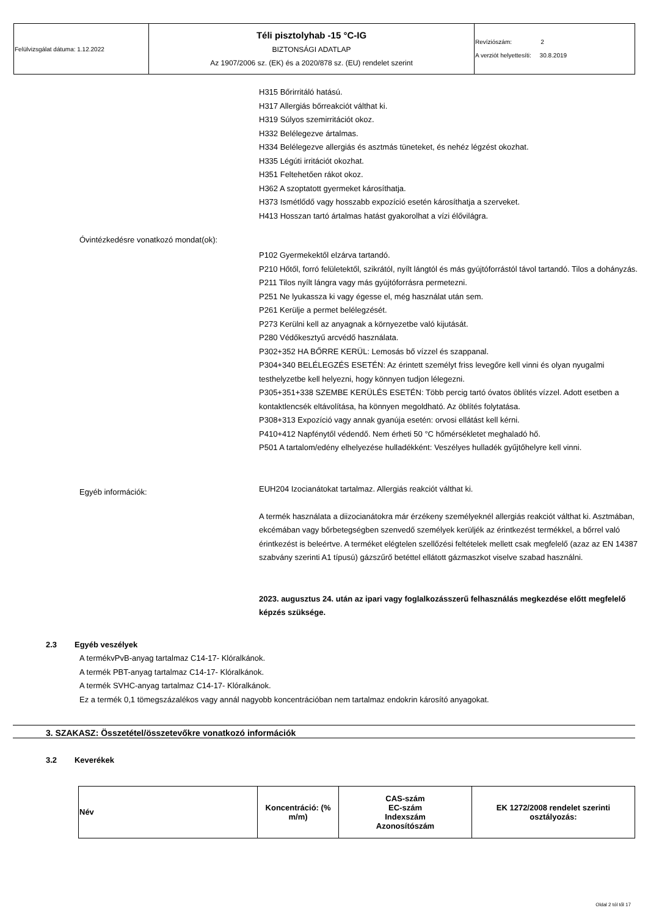| Felülvizsgálat dátuma: 1.12.2022 | Téli pisztolyhab -15 °C-IG BIZTONSÁGI ADATLAP Az 1907/2006 sz. (EK) és a 2020/878 sz. (EU) rendelet szerint | Revíziószám: 2 A verziót helyettesíti: 30.8.2019 |
H315 Bőrirritáló hatású.
H317 Allergiás bőrreakciót válthat ki.
H319 Súlyos szemirritációt okoz.
H332 Belélegezve ártalmas.
H334 Belélegezve allergiás és asztmás tüneteket, és nehéz légzést okozhat.
H335 Légúti irritációt okozhat.
H351 Feltehetően rákot okoz.
H362 A szoptatott gyermeket károsíthatja.
H373 Ismétlődő vagy hosszabb expozíció esetén károsíthatja a szerveket.
H413 Hosszan tartó ártalmas hatást gyakorolhat a vízi élővilágra.
Óvintézkedésre vonatkozó mondat(ok):
P102 Gyermekektől elzárva tartandó.
P210 Hőtől, forró felületektől, szikrától, nyílt lángtól és más gyújtóforrástól távol tartandó. Tilos a dohányzás.
P211 Tilos nyílt lángra vagy más gyújtóforrásra permetezni.
P251 Ne lyukassza ki vagy égesse el, még használat után sem.
P261 Kerülje a permet belélegzését.
P273 Kerülni kell az anyagnak a környezetbe való kijutását.
P280 Védőkesztyű arcvédő használata.
P302+352 HA BŐRRE KERÜL: Lemosás bő vízzel és szappanal.
P304+340 BELÉLEGZÉS ESETÉN: Az érintett személyt friss levegőre kell vinni és olyan nyugalmi testhelyzetbe kell helyezni, hogy könnyen tudjon lélegezni.
P305+351+338 SZEMBE KERÜLÉS ESETÉN: Több percig tartó óvatos öblítés vízzel. Adott esetben a kontaktlencsék eltávolítása, ha könnyen megoldható. Az öblítés folytatása.
P308+313 Expozíció vagy annak gyanúja esetén: orvosi ellátást kell kérni.
P410+412 Napfénytől védendő. Nem érheti 50 °C hőmérsékletet meghaladó hő.
P501 A tartalom/edény elhelyezése hulladékként: Veszélyes hulladék gyűjtőhelyre kell vinni.
Egyéb információk:
EUH204 Izocianátokat tartalmaz. Allergiás reakciót válthat ki.
A termék használata a diizocianátokra már érzékeny személyeknél allergiás reakciót válthat ki. Asztmában, ekcémában vagy bőrbetegségben szenvedő személyek kerüljék az érintkezést termékkel, a bőrrel való érintkezést is beleértve. A terméket elégtelen szellőzési feltételek mellett csak megfelelő (azaz az EN 14387 szabvány szerinti A1 típusú) gázszűrő betéttel ellátott gázmaszkot viselve szabad használni.
2023. augusztus 24. után az ipari vagy foglalkozásszerű felhasználás megkezdése előtt megfelelő képzés szüksége.
2.3 Egyéb veszélyek
A termékvPvB-anyag tartalmaz C14-17- Klóralkánok.
A termék PBT-anyag tartalmaz C14-17- Klóralkánok.
A termék SVHC-anyag tartalmaz C14-17- Klóralkánok.
Ez a termék 0,1 tömegszázalékos vagy annál nagyobb koncentrációban nem tartalmaz endokrin károsító anyagokat.
3. SZAKASZ: Összetétel/összetevőkre vonatkozó információk
3.2 Keverékek
| Név | Koncentráció: (% m/m) | CAS-szám EC-szám Indexszám Azonosítószám | EK 1272/2008 rendelet szerinti osztályozás: |
| --- | --- | --- | --- |
Oldal 2 tól től 17